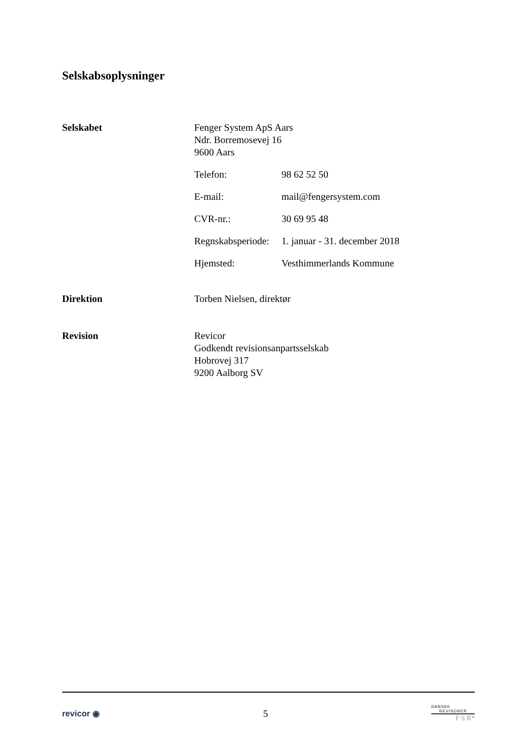Selskabsoplysninger
Selskabet Fenger System ApS Aars
Ndr. Borremosevej 16
9600 Aars
Telefon: 98 62 52 50
E-mail: mail@fengersystem.com
CVR-nr.: 30 69 95 48
Regnskabsperiode: 1. januar - 31. december 2018
Hjemsted: Vesthimmerlands Kommune
Direktion Torben Nielsen, direktør
Revision Revicor
Godkendt revisionsanpartsselskab
Hobrovej 317
9200 Aalborg SV
revicor ◉
5
DANSKE
REVISORER
F S R*